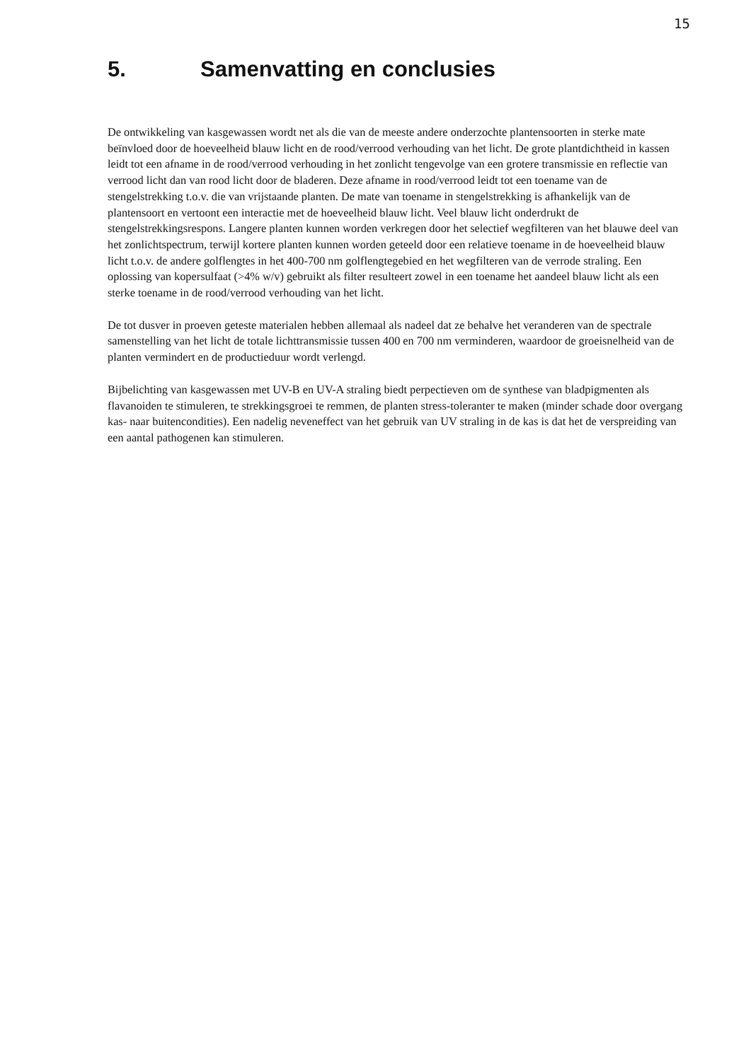15
5. Samenvatting en conclusies
De ontwikkeling van kasgewassen wordt net als die van de meeste andere onderzochte plantensoorten in sterke mate beïnvloed door de hoeveelheid blauw licht en de rood/verrood verhouding van het licht. De grote plantdichtheid in kassen leidt tot een afname in de rood/verrood verhouding in het zonlicht tengevolge van een grotere transmissie en reflectie van verrood licht dan van rood licht door de bladeren. Deze afname in rood/verrood leidt tot een toename van de stengelstrekking t.o.v. die van vrijstaande planten. De mate van toename in stengelstrekking is afhankelijk van de plantensoort en vertoont een interactie met de hoeveelheid blauw licht. Veel blauw licht onderdrukt de stengelstrekkingsrespons. Langere planten kunnen worden verkregen door het selectief wegfilteren van het blauwe deel van het zonlichtspectrum, terwijl kortere planten kunnen worden geteeld door een relatieve toename in de hoeveelheid blauw licht t.o.v. de andere golflengtes in het 400-700 nm golflengtegebied en het wegfilteren van de verrode straling. Een oplossing van kopersulfaat (>4% w/v) gebruikt als filter resulteert zowel in een toename het aandeel blauw licht als een sterke toename in de rood/verrood verhouding van het licht.
De tot dusver in proeven geteste materialen hebben allemaal als nadeel dat ze behalve het veranderen van de spectrale samenstelling van het licht de totale lichttransmissie tussen 400 en 700 nm verminderen, waardoor de groeisnelheid van de planten vermindert en de productieduur wordt verlengd.
Bijbelichting van kasgewassen met UV-B en UV-A straling biedt perpectieven om de synthese van bladpigmenten als flavanoiden te stimuleren, te strekkingsgroei te remmen, de planten stress-toleranter te maken (minder schade door overgang kas- naar buitencondities). Een nadelig neveneffect van het gebruik van UV straling in de kas is dat het de verspreiding van een aantal pathogenen kan stimuleren.